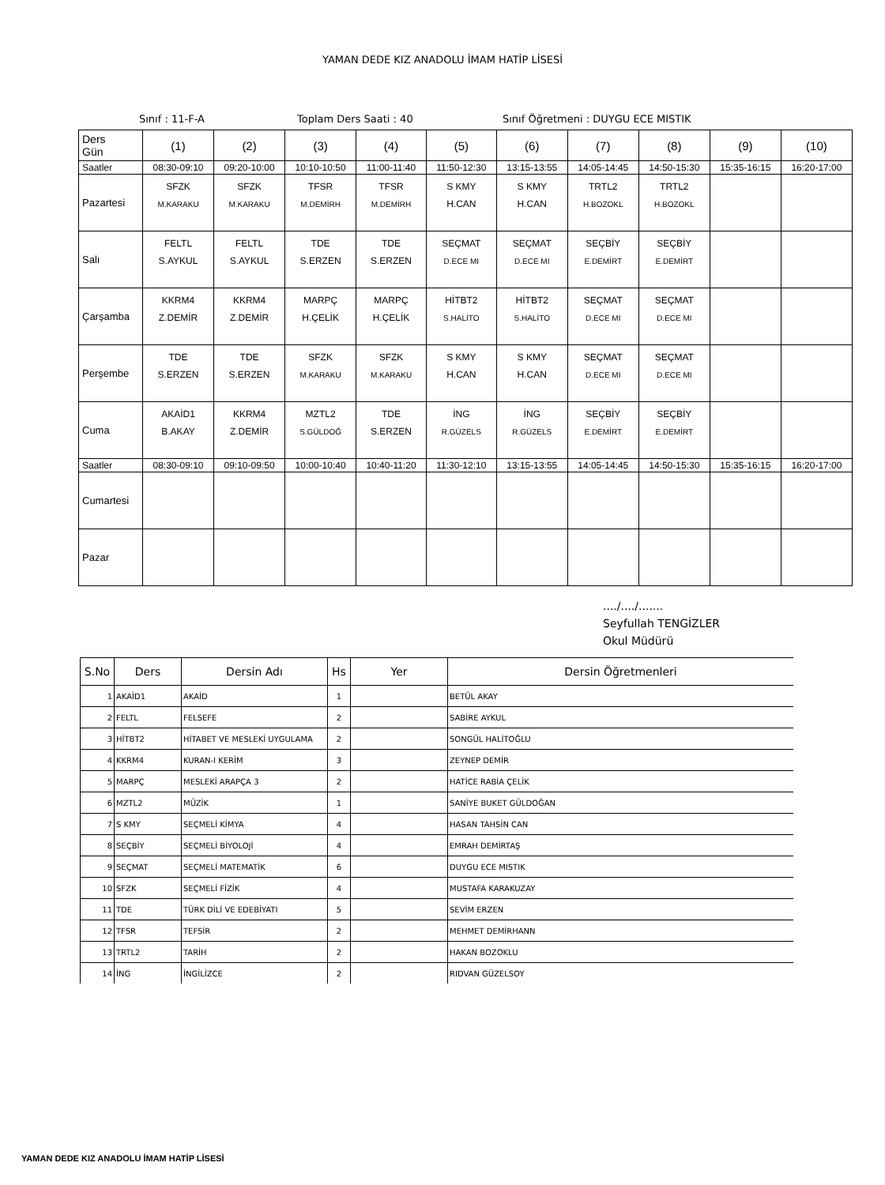YAMAN DEDE KIZ ANADOLU İMAM HATİP LİSESİ
Sınıf : 11-F-A Toplam Ders Saati : 40 Sınıf Öğretmeni : DUYGU ECE MISTIK
| Ders Gün | (1) | (2) | (3) | (4) | (5) | (6) | (7) | (8) | (9) | (10) |
| Saatler | 08:30-09:10 | 09:20-10:00 | 10:10-10:50 | 11:00-11:40 | 11:50-12:30 | 13:15-13:55 | 14:05-14:45 | 14:50-15:30 | 15:35-16:15 | 16:20-17:00 |
| Pazartesi | SFZK M.KARAKU | SFZK M.KARAKU | TFSR M.DEMİRH | TFSR M.DEMİRH | S KMY H.CAN | S KMY H.CAN | TRTL2 H.BOZOKL | TRTL2 H.BOZOKL | | |
| Salı | FELTL S.AYKUL | FELTL S.AYKUL | TDE S.ERZEN | TDE S.ERZEN | SEÇMAT D.ECE MI | SEÇMAT D.ECE MI | SEÇBİY E.DEMİRT | SEÇBİY E.DEMİRT | | |
| Çarşamba | KKRM4 Z.DEMİR | KKRM4 Z.DEMİR | MARPÇ H.ÇELİK | MARPÇ H.ÇELİK | HİTBT2 S.HALİTO | HİTBT2 S.HALİTO | SEÇMAT D.ECE MI | SEÇMAT D.ECE MI | | |
| Perşembe | TDE S.ERZEN | TDE S.ERZEN | SFZK M.KARAKU | SFZK M.KARAKU | S KMY H.CAN | S KMY H.CAN | SEÇMAT D.ECE MI | SEÇMAT D.ECE MI | | |
| Cuma | AKAİD1 B.AKAY | KKRM4 Z.DEMİR | MZTL2 S.GÜLDOĞ | TDE S.ERZEN | İNG R.GÜZELS | İNG R.GÜZELS | SEÇBİY E.DEMİRT | SEÇBİY E.DEMİRT | | |
| Saatler | 08:30-09:10 | 09:10-09:50 | 10:00-10:40 | 10:40-11:20 | 11:30-12:10 | 13:15-13:55 | 14:05-14:45 | 14:50-15:30 | 15:35-16:15 | 16:20-17:00 |
| Cumartesi | | | | | | | | | | |
| Pazar | | | | | | | | | | |
..../..../.......
Seyfullah TENGİZLER
Okul Müdürü
| S.No | Ders | Dersin Adı | Hs | Yer | Dersin Öğretmenleri |
| --- | --- | --- | --- | --- | --- |
| 1 | AKAİD1 | AKAİD | 1 | | BETÜL AKAY |
| 2 | FELTL | FELSEFE | 2 | | SABİRE AYKUL |
| 3 | HİTBT2 | HİTABET VE MESLEKİ UYGULAMA | 2 | | SONGÜL HALİTOĞLU |
| 4 | KKRM4 | KURAN-I KERİM | 3 | | ZEYNEP DEMİR |
| 5 | MARPÇ | MESLEKİ ARAPÇA 3 | 2 | | HATİCE RABİA ÇELİK |
| 6 | MZTL2 | MÜZİK | 1 | | SANİYE BUKET GÜLDOĞAN |
| 7 | S KMY | SEÇMELİ KİMYA | 4 | | HASAN TAHSİN CAN |
| 8 | SEÇBİY | SEÇMELİ BİYOLOJİ | 4 | | EMRAH DEMİRTAŞ |
| 9 | SEÇMAT | SEÇMELİ MATEMATİK | 6 | | DUYGU ECE MISTIK |
| 10 | SFZK | SEÇMELİ FİZİK | 4 | | MUSTAFA KARAKUZAY |
| 11 | TDE | TÜRK DİLİ VE EDEBİYATI | 5 | | SEVİM ERZEN |
| 12 | TFSR | TEFSİR | 2 | | MEHMET DEMİRHANN |
| 13 | TRTL2 | TARİH | 2 | | HAKAN BOZOKLU |
| 14 | İNG | İNGİLİZCE | 2 | | RIDVAN GÜZELSOY |
YAMAN DEDE KIZ ANADOLU İMAM HATİP LİSESİ